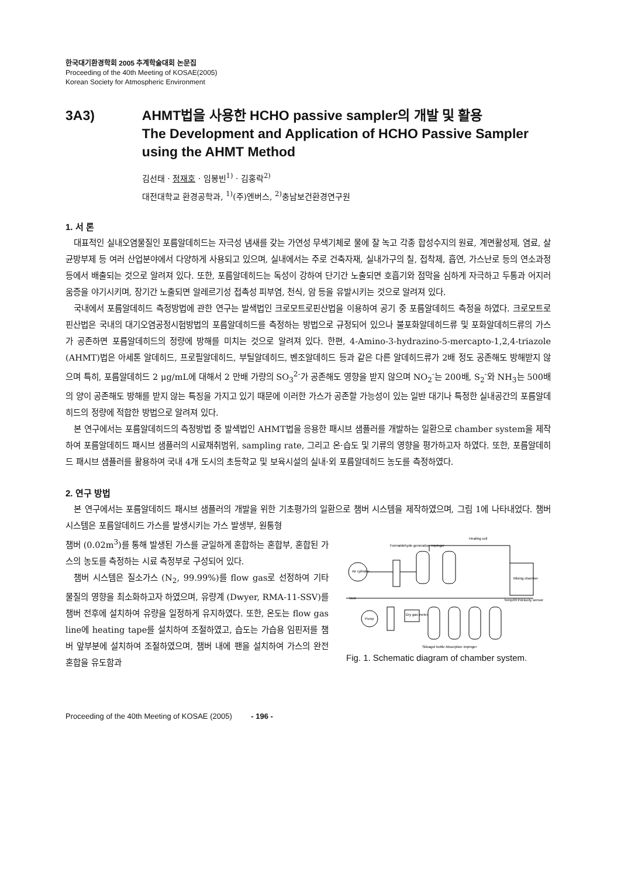한국대기환경학회 2005 추계학술대회 논문집
Proceeding of the 40th Meeting of KOSAE(2005)
Korean Society for Atmospheric Environment
3A3) AHMT법을 사용한 HCHO passive sampler의 개발 및 활용
The Development and Application of HCHO Passive Sampler using the AHMT Method
김선태 · 정재호 · 임봉빈<sup>1)</sup> · 김홍락<sup>2)</sup>
대전대학교 환경공학과, <sup>1)</sup>(주)엔버스, <sup>2)</sup>충남보건환경연구원
1. 서 론
대표적인 실내오염물질인 포름알데히드는 자극성 냄새를 갖는 가연성 무색기체로 물에 잘 녹고 각종 합성수지의 원료, 계면활성제, 염료, 살균방부제 등 여러 산업분야에서 다양하게 사용되고 있으며, 실내에서는 주로 건축자재, 실내가구의 칠, 접착제, 흡연, 가스난로 등의 연소과정 등에서 배출되는 것으로 알려져 있다. 또한, 포름알데히드는 독성이 강하여 단기간 노출되면 호흡기와 점막을 심하게 자극하고 두통과 어지러움증을 야기시키며, 장기간 노출되면 알레르기성 접촉성 피부염, 천식, 암 등을 유발시키는 것으로 알려져 있다.
국내에서 포름알데히드 측정방법에 관한 연구는 발색법인 크로모트로핀산법을 이용하여 공기 중 포름알데히드 측정을 하였다. 크로모트로핀산법은 국내의 대기오염공정시험방법의 포름알데히드를 측정하는 방법으로 규정되어 있으나 불포화알데히드류 및 포화알데히드류의 가스가 공존하면 포름알데히드의 정량에 방해를 미치는 것으로 알려져 있다. 한편, 4-Amino-3-hydrazino-5-mercapto-1,2,4-triazole (AHMT)법은 아세톤 알데히드, 프로필알데히드, 부틸알데히드, 벤조알데히드 등과 같은 다른 알데히드류가 2배 정도 공존해도 방해받지 않으며 특히, 포름알데히드 2 μg/mL에 대해서 2 만배 가량의 SO<sub>3</sub><sup>2-</sup>가 공존해도 영향을 받지 않으며 NO<sub>2</sub><sup>-</sup>는 200배, S<sub>2</sub><sup>-</sup>와 NH<sub>3</sub>는 500배의 양이 공존해도 방해를 받지 않는 특징을 가지고 있기 때문에 이러한 가스가 공존할 가능성이 있는 일반 대기나 특정한 실내공간의 포름알데히드의 정량에 적합한 방법으로 알려져 있다.
본 연구에서는 포름알데히드의 측정방법 중 발색법인 AHMT법을 응용한 패시브 샘플러를 개발하는 일환으로 chamber system을 제작하여 포름알데히드 패시브 샘플러의 시료채취범위, sampling rate, 그리고 온·습도 및 기류의 영향을 평가하고자 하였다. 또한, 포름알데히드 패시브 샘플러를 활용하여 국내 4개 도시의 초등학교 및 보육시설의 실내·외 포름알데히드 농도를 측정하였다.
2. 연구 방법
본 연구에서는 포름알데히드 패시브 샘플러의 개발을 위한 기초평가의 일환으로 챔버 시스템을 제작하였으며, 그림 1에 나타내었다. 챔버 시스템은 포름알데히드 가스를 발생시키는 가스 발생부, 원통형
챔버 (0.02m<sup>3</sup>)를 통해 발생된 가스를 균일하게 혼합하는 혼합부, 혼합된 가스의 농도를 측정하는 시료 측정부로 구성되어 있다.
챔버 시스템은 질소가스 (N<sub>2</sub>, 99.99%)를 flow gas로 선정하여 기타 물질의 영향을 최소화하고자 하였으며, 유량계 (Dwyer, RMA-11-SSV)를 챔버 전후에 설치하여 유량을 일정하게 유지하였다. 또한, 온도는 flow gas line에 heating tape를 설치하여 조절하였고, 습도는 가습용 임핀저를 챔버 앞부분에 설치하여 조절하였으며, 챔버 내에 팬을 설치하여 가스의 완전 혼합을 유도함과
Heating coil
Formaldehyde generation impinger
Air cylinder
Mixing chamber
Temp/RH/Velocity sensor
Vent
Pump
Dry gas meter
Silicagel bottle Absorption impinger
Fig. 1. Schematic diagram of chamber system.
Proceeding of the 40th Meeting of KOSAE (2005) - 196 -